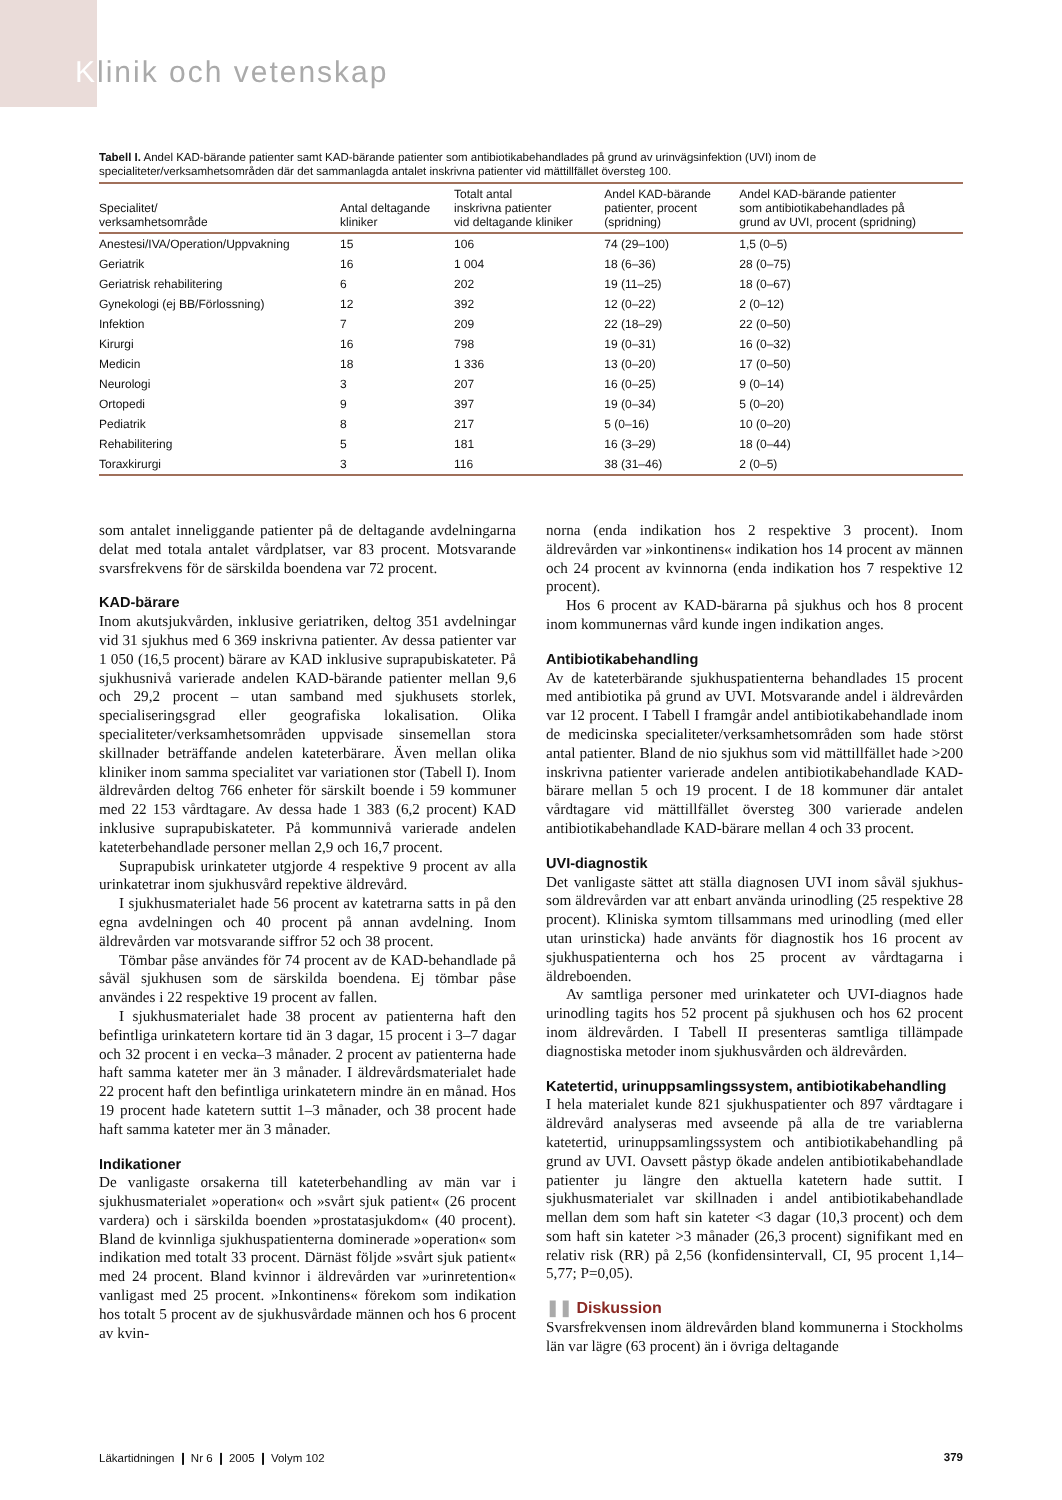Klinik och vetenskap
Tabell I. Andel KAD-bärande patienter samt KAD-bärande patienter som antibiotikabehandlades på grund av urinvägsinfektion (UVI) inom de specialiteter/verksamhetsområden där det sammanlagda antalet inskrivna patienter vid mättillfället översteg 100.
| Specialitet/ verksamhetsområde | Antal deltagande kliniker | Totalt antal inskrivna patienter vid deltagande kliniker | Andel KAD-bärande patienter, procent (spridning) | Andel KAD-bärande patienter som antibiotikabehandlades på grund av UVI, procent (spridning) |
| --- | --- | --- | --- | --- |
| Anestesi/IVA/Operation/Uppvakning | 15 | 106 | 74 (29–100) | 1,5 (0–5) |
| Geriatrik | 16 | 1 004 | 18 (6–36) | 28 (0–75) |
| Geriatrisk rehabilitering | 6 | 202 | 19 (11–25) | 18 (0–67) |
| Gynekologi (ej BB/Förlossning) | 12 | 392 | 12 (0–22) | 2 (0–12) |
| Infektion | 7 | 209 | 22 (18–29) | 22 (0–50) |
| Kirurgi | 16 | 798 | 19 (0–31) | 16 (0–32) |
| Medicin | 18 | 1 336 | 13 (0–20) | 17 (0–50) |
| Neurologi | 3 | 207 | 16 (0–25) | 9 (0–14) |
| Ortopedi | 9 | 397 | 19 (0–34) | 5 (0–20) |
| Pediatrik | 8 | 217 | 5 (0–16) | 10 (0–20) |
| Rehabilitering | 5 | 181 | 16 (3–29) | 18 (0–44) |
| Toraxkirurgi | 3 | 116 | 38 (31–46) | 2 (0–5) |
som antalet inneliggande patienter på de deltagande avdelningarna delat med totala antalet vårdplatser, var 83 procent. Motsvarande svarsfrekvens för de särskilda boendena var 72 procent.
KAD-bärare
Inom akutsjukvården, inklusive geriatriken, deltog 351 avdelningar vid 31 sjukhus med 6 369 inskrivna patienter. Av dessa patienter var 1 050 (16,5 procent) bärare av KAD inklusive suprapubiskateter. På sjukhusnivå varierade andelen KAD-bärande patienter mellan 9,6 och 29,2 procent – utan samband med sjukhusets storlek, specialiseringsgrad eller geografiska lokalisation. Olika specialiteter/verksamhetsområden uppvisade sinsemellan stora skillnader beträffande andelen kateterbärare. Även mellan olika kliniker inom samma specialitet var variationen stor (Tabell I). Inom äldrevården deltog 766 enheter för särskilt boende i 59 kommuner med 22 153 vårdtagare. Av dessa hade 1 383 (6,2 procent) KAD inklusive suprapubiskateter. På kommunnivå varierade andelen kateterbehandlade personer mellan 2,9 och 16,7 procent.
Suprapubisk urinkateter utgjorde 4 respektive 9 procent av alla urinkatetrar inom sjukhusvård repektive äldrevård.
I sjukhusmaterialet hade 56 procent av katetrarna satts in på den egna avdelningen och 40 procent på annan avdelning. Inom äldrevården var motsvarande siffror 52 och 38 procent.
Tömbar påse användes för 74 procent av de KAD-behandlade på såväl sjukhusen som de särskilda boendena. Ej tömbar påse användes i 22 respektive 19 procent av fallen.
I sjukhusmaterialet hade 38 procent av patienterna haft den befintliga urinkatetern kortare tid än 3 dagar, 15 procent i 3–7 dagar och 32 procent i en vecka–3 månader. 2 procent av patienterna hade haft samma kateter mer än 3 månader. I äldrevårdsmaterialet hade 22 procent haft den befintliga urinkatetern mindre än en månad. Hos 19 procent hade katetern suttit 1–3 månader, och 38 procent hade haft samma kateter mer än 3 månader.
Indikationer
De vanligaste orsakerna till kateterbehandling av män var i sjukhusmaterialet »operation« och »svårt sjuk patient« (26 procent vardera) och i särskilda boenden »prostatasjukdom« (40 procent). Bland de kvinnliga sjukhuspatienterna dominerade »operation« som indikation med totalt 33 procent. Därnäst följde »svårt sjuk patient« med 24 procent. Bland kvinnor i äldrevården var »urinretention« vanligast med 25 procent. »Inkontinens« förekom som indikation hos totalt 5 procent av de sjukhusvårdade männen och hos 6 procent av kvin-
norna (enda indikation hos 2 respektive 3 procent). Inom äldrevården var »inkontinens« indikation hos 14 procent av männen och 24 procent av kvinnorna (enda indikation hos 7 respektive 12 procent).
Hos 6 procent av KAD-bärarna på sjukhus och hos 8 procent inom kommunernas vård kunde ingen indikation anges.
Antibiotikabehandling
Av de kateterbärande sjukhuspatienterna behandlades 15 procent med antibiotika på grund av UVI. Motsvarande andel i äldrevården var 12 procent. I Tabell I framgår andel antibiotikabehandlade inom de medicinska specialiteter/verksamhetsområden som hade störst antal patienter. Bland de nio sjukhus som vid mättillfället hade >200 inskrivna patienter varierade andelen antibiotikabehandlade KAD-bärare mellan 5 och 19 procent. I de 18 kommuner där antalet vårdtagare vid mättillfället översteg 300 varierade andelen antibiotikabehandlade KAD-bärare mellan 4 och 33 procent.
UVI-diagnostik
Det vanligaste sättet att ställa diagnosen UVI inom såväl sjukhus- som äldrevården var att enbart använda urinodling (25 respektive 28 procent). Kliniska symtom tillsammans med urinodling (med eller utan urinsticka) hade använts för diagnostik hos 16 procent av sjukhuspatienterna och hos 25 procent av vårdtagarna i äldreboenden.
Av samtliga personer med urinkateter och UVI-diagnos hade urinodling tagits hos 52 procent på sjukhusen och hos 62 procent inom äldrevården. I Tabell II presenteras samtliga tillämpade diagnostiska metoder inom sjukhusvården och äldrevården.
Katetertid, urinuppsamlingssystem, antibiotikabehandling
I hela materialet kunde 821 sjukhuspatienter och 897 vårdtagare i äldrevård analyseras med avseende på alla de tre variablerna katetertid, urinuppsamlingssystem och antibiotikabehandling på grund av UVI. Oavsett påstyp ökade andelen antibiotikabehandlade patienter ju längre den aktuella katetern hade suttit. I sjukhusmaterialet var skillnaden i andel antibiotikabehandlade mellan dem som haft sin kateter <3 dagar (10,3 procent) och dem som haft sin kateter >3 månader (26,3 procent) signifikant med en relativ risk (RR) på 2,56 (konfidensintervall, CI, 95 procent 1,14–5,77; P=0,05).
❚❚ Diskussion
Svarsfrekvensen inom äldrevården bland kommunerna i Stockholms län var lägre (63 procent) än i övriga deltagande
Läkartidningen ❙ Nr 6 ❙ 2005 ❙ Volym 102 379